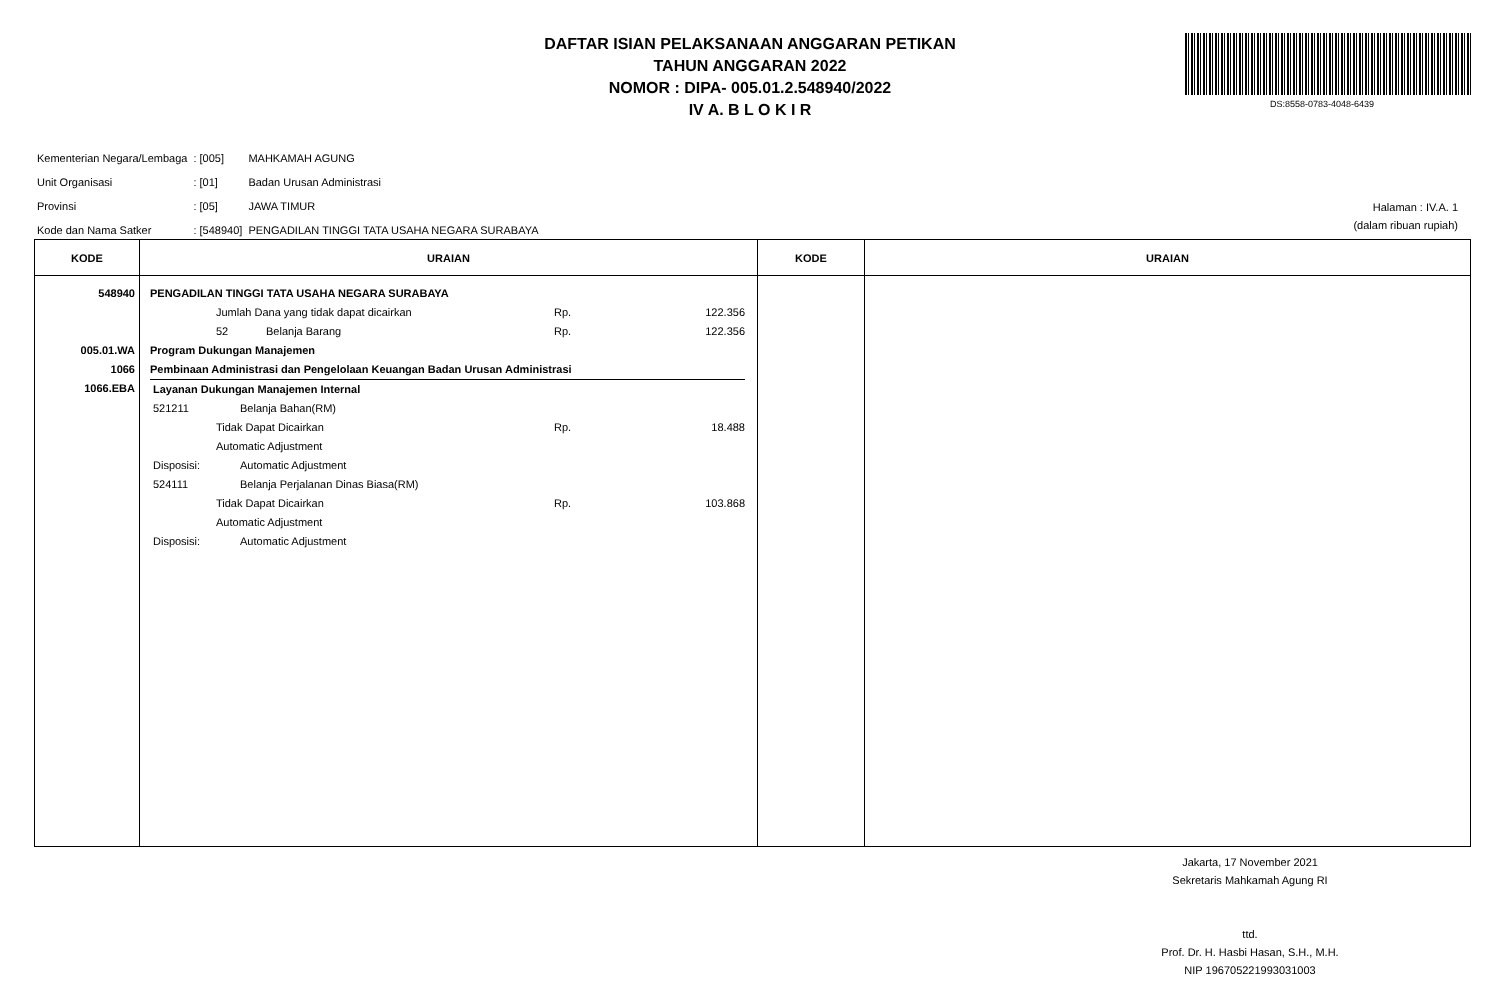DAFTAR ISIAN PELAKSANAAN ANGGARAN PETIKAN
TAHUN ANGGARAN 2022
NOMOR : DIPA- 005.01.2.548940/2022
IV A. B L O K I R
DS:8558-0783-4048-6439
| Kementerian Negara/Lembaga | : [005] | MAHKAMAH AGUNG |
| Unit Organisasi | : [01] | Badan Urusan Administrasi |
| Provinsi | : [05] | JAWA TIMUR |
| Kode dan Nama Satker | : [548940] | PENGADILAN TINGGI TATA USAHA NEGARA SURABAYA |
Halaman : IV.A. 1
(dalam ribuan rupiah)
| KODE | URAIAN | KODE | URAIAN |
| --- | --- | --- | --- |
| 548940 005.01.WA 1066 1066.EBA | PENGADILAN TINGGI TATA USAHA NEGARA SURABAYA Jumlah Dana yang tidak dapat dicairkan Rp. 122.356 52 Belanja Barang Rp. 122.356 Program Dukungan Manajemen Pembinaan Administrasi dan Pengelolaan Keuangan Badan Urusan Administrasi Layanan Dukungan Manajemen Internal 521211 Belanja Bahan(RM) Tidak Dapat Dicairkan Rp. 18.488 Automatic Adjustment Disposisi: Automatic Adjustment 524111 Belanja Perjalanan Dinas Biasa(RM) Tidak Dapat Dicairkan Rp. 103.868 Automatic Adjustment Disposisi: Automatic Adjustment | | |
Jakarta, 17 November 2021
Sekretaris Mahkamah Agung RI
ttd.
Prof. Dr. H. Hasbi Hasan, S.H., M.H.
NIP 196705221993031003